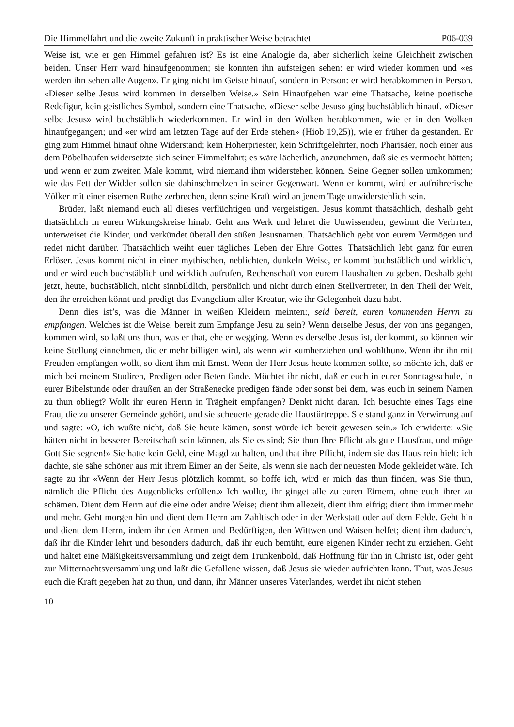Die Himmelfahrt und die zweite Zukunft in praktischer Weise betrachtet P06-039
Weise ist, wie er gen Himmel gefahren ist? Es ist eine Analogie da, aber sicherlich keine Gleichheit zwischen beiden. Unser Herr ward hinaufgenommen; sie konnten ihn aufsteigen sehen: er wird wieder kommen und «es werden ihn sehen alle Augen». Er ging nicht im Geiste hinauf, sondern in Person: er wird herabkommen in Person. «Dieser selbe Jesus wird kommen in derselben Weise.» Sein Hinaufgehen war eine Thatsache, keine poetische Redefigur, kein geistliches Symbol, sondern eine Thatsache. «Dieser selbe Jesus» ging buchstäblich hinauf. «Dieser selbe Jesus» wird buchstäblich wiederkommen. Er wird in den Wolken herabkommen, wie er in den Wolken hinaufgegangen; und «er wird am letzten Tage auf der Erde stehen» (Hiob 19,25)), wie er früher da gestanden. Er ging zum Himmel hinauf ohne Widerstand; kein Hoherpriester, kein Schriftgelehrter, noch Pharisäer, noch einer aus dem Pöbelhaufen widersetzte sich seiner Himmelfahrt; es wäre lächerlich, anzunehmen, daß sie es vermocht hätten; und wenn er zum zweiten Male kommt, wird niemand ihm widerstehen können. Seine Gegner sollen umkommen; wie das Fett der Widder sollen sie dahinschmelzen in seiner Gegenwart. Wenn er kommt, wird er aufrührerische Völker mit einer eisernen Ruthe zerbrechen, denn seine Kraft wird an jenem Tage unwiderstehlich sein.
Brüder, laßt niemand euch all dieses verflüchtigen und vergeistigen. Jesus kommt thatsächlich, deshalb geht thatsächlich in euren Wirkungskreise hinab. Geht ans Werk und lehret die Unwissenden, gewinnt die Verirrten, unterweiset die Kinder, und verkündet überall den süßen Jesusnamen. Thatsächlich gebt von eurem Vermögen und redet nicht darüber. Thatsächlich weiht euer tägliches Leben der Ehre Gottes. Thatsächlich lebt ganz für euren Erlöser. Jesus kommt nicht in einer mythischen, neblichten, dunkeln Weise, er kommt buchstäblich und wirklich, und er wird euch buchstäblich und wirklich aufrufen, Rechenschaft von eurem Haushalten zu geben. Deshalb geht jetzt, heute, buchstäblich, nicht sinnbildlich, persönlich und nicht durch einen Stellvertreter, in den Theil der Welt, den ihr erreichen könnt und predigt das Evangelium aller Kreatur, wie ihr Gelegenheit dazu habt.
Denn dies ist’s, was die Männer in weißen Kleidern meinten:, seid bereit, euren kommenden Herrn zu empfangen. Welches ist die Weise, bereit zum Empfange Jesu zu sein? Wenn derselbe Jesus, der von uns gegangen, kommen wird, so laßt uns thun, was er that, ehe er wegging. Wenn es derselbe Jesus ist, der kommt, so können wir keine Stellung einnehmen, die er mehr billigen wird, als wenn wir «umherziehen und wohlthun». Wenn ihr ihn mit Freuden empfangen wollt, so dient ihm mit Ernst. Wenn der Herr Jesus heute kommen sollte, so möchte ich, daß er mich bei meinem Studiren, Predigen oder Beten fände. Möchtet ihr nicht, daß er euch in eurer Sonntagsschule, in eurer Bibelstunde oder draußen an der Straßenecke predigen fände oder sonst bei dem, was euch in seinem Namen zu thun obliegt? Wollt ihr euren Herrn in Trägheit empfangen? Denkt nicht daran. Ich besuchte eines Tags eine Frau, die zu unserer Gemeinde gehört, und sie scheuerte gerade die Haustürtreppe. Sie stand ganz in Verwirrung auf und sagte: «O, ich wußte nicht, daß Sie heute kämen, sonst würde ich bereit gewesen sein.» Ich erwiderte: «Sie hätten nicht in besserer Bereitschaft sein können, als Sie es sind; Sie thun Ihre Pflicht als gute Hausfrau, und möge Gott Sie segnen!» Sie hatte kein Geld, eine Magd zu halten, und that ihre Pflicht, indem sie das Haus rein hielt: ich dachte, sie sähe schöner aus mit ihrem Eimer an der Seite, als wenn sie nach der neuesten Mode gekleidet wäre. Ich sagte zu ihr «Wenn der Herr Jesus plötzlich kommt, so hoffe ich, wird er mich das thun finden, was Sie thun, nämlich die Pflicht des Augenblicks erfüllen.» Ich wollte, ihr ginget alle zu euren Eimern, ohne euch ihrer zu schämen. Dient dem Herrn auf die eine oder andre Weise; dient ihm allezeit, dient ihm eifrig; dient ihm immer mehr und mehr. Geht morgen hin und dient dem Herrn am Zahltisch oder in der Werkstatt oder auf dem Felde. Geht hin und dient dem Herrn, indem ihr den Armen und Bedürftigen, den Wittwen und Waisen helfet; dient ihm dadurch, daß ihr die Kinder lehrt und besonders dadurch, daß ihr euch bemüht, eure eigenen Kinder recht zu erziehen. Geht und haltet eine Mäßigkeitsversammlung und zeigt dem Trunkenbold, daß Hoffnung für ihn in Christo ist, oder geht zur Mitternachtsversammlung und laßt die Gefallene wissen, daß Jesus sie wieder aufrichten kann. Thut, was Jesus euch die Kraft gegeben hat zu thun, und dann, ihr Männer unseres Vaterlandes, werdet ihr nicht stehen
10